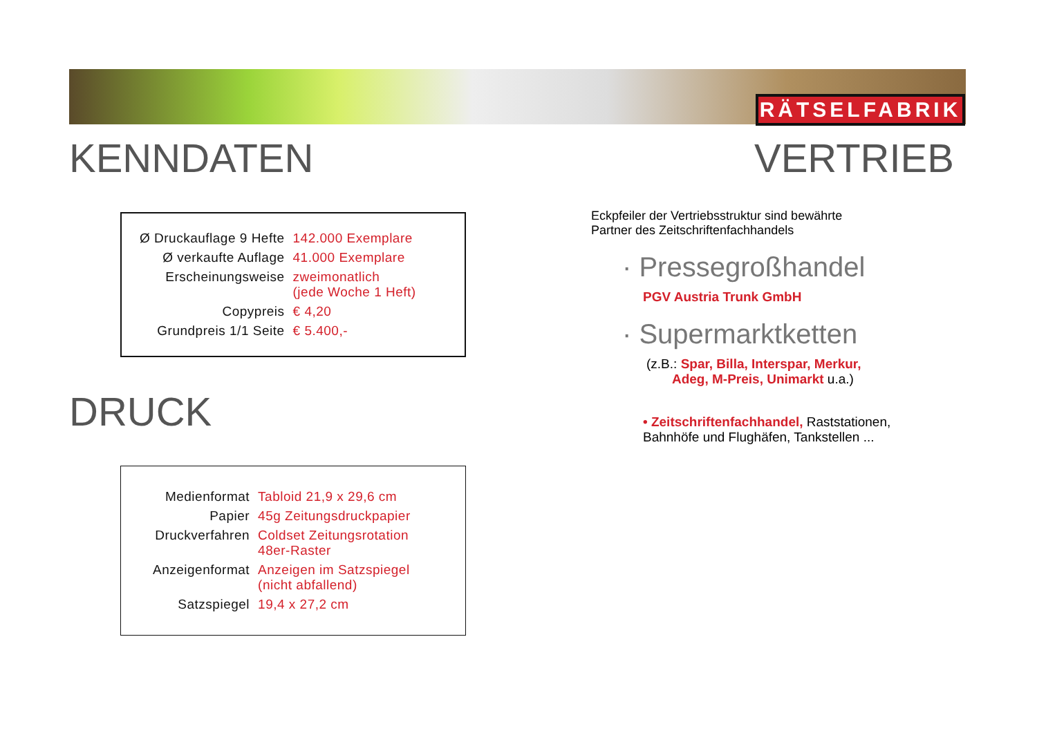RÄTSELFABRIK
KENNDATEN
| Ø Druckauflage 9 Hefte | 142.000 Exemplare |
| Ø verkaufte Auflage | 41.000 Exemplare |
| Erscheinungsweise | zweimonatlich (jede Woche 1 Heft) |
| Copypreis | € 4,20 |
| Grundpreis 1/1 Seite | € 5.400,- |
DRUCK
| Medienformat | Tabloid 21,9 x 29,6 cm |
| Papier | 45g Zeitungsdruckpapier |
| Druckverfahren | Coldset Zeitungsrotation 48er-Raster |
| Anzeigenformat | Anzeigen im Satzspiegel (nicht abfallend) |
| Satzspiegel | 19,4 x 27,2 cm |
VERTRIEB
Eckpfeiler der Vertriebsstruktur sind bewährte
Partner des Zeitschriftenfachhandels
· Pressegroßhandel
PGV Austria Trunk GmbH
· Supermarktketten
(z.B.: Spar, Billa, Interspar, Merkur,
Adeg, M-Preis, Unimarkt u.a.)
• Zeitschriftenfachhandel, Raststationen,
Bahnhöfe und Flughäfen, Tankstellen ...